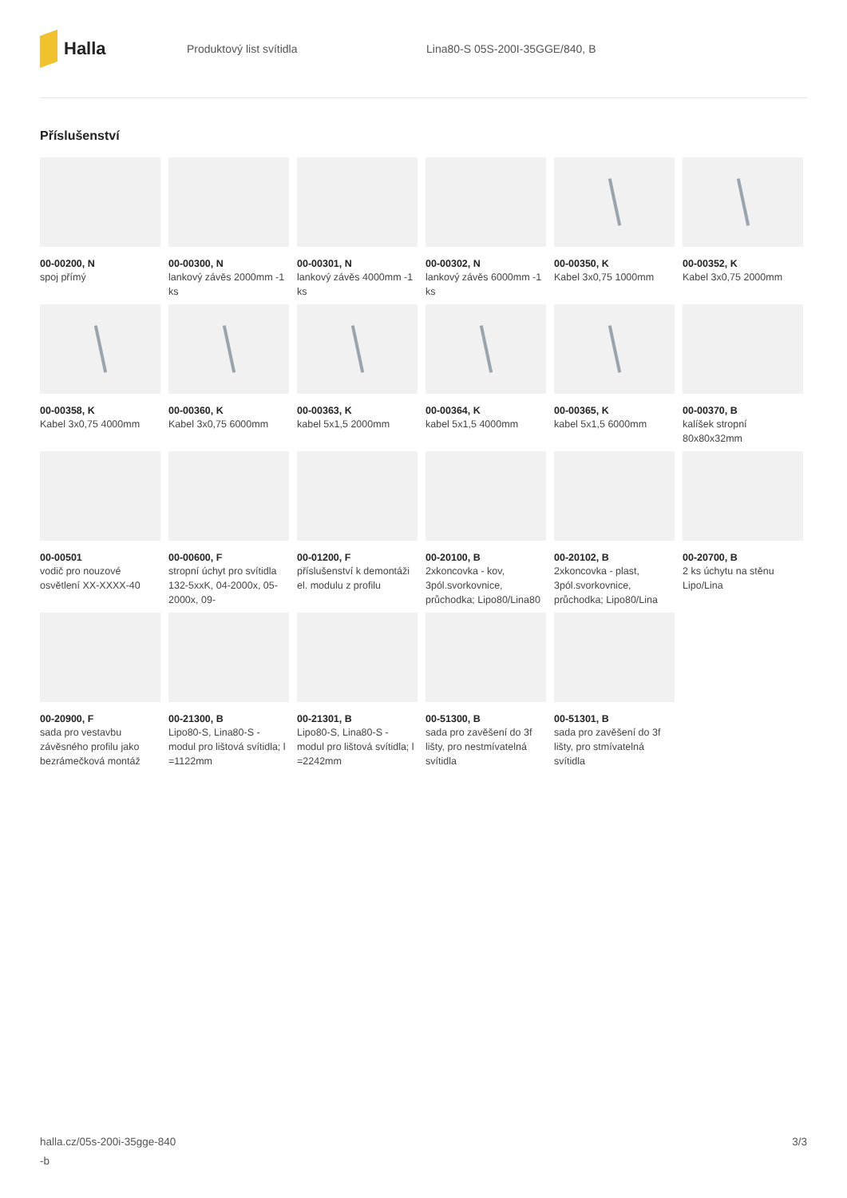Halla
Produktový list svítidla Lina80-S 05S-200I-35GGE/840, B
Příslušenství
00-00200, N
spoj přímý
00-00300, N
lankový závěs 2000mm -1 ks
00-00301, N
lankový závěs 4000mm -1 ks
00-00302, N
lankový závěs 6000mm -1 ks
00-00350, K
Kabel 3x0,75 1000mm
00-00352, K
Kabel 3x0,75 2000mm
00-00358, K
Kabel 3x0,75 4000mm
00-00360, K
Kabel 3x0,75 6000mm
00-00363, K
kabel 5x1,5 2000mm
00-00364, K
kabel 5x1,5 4000mm
00-00365, K
kabel 5x1,5 6000mm
00-00370, B
kalíšek stropní 80x80x32mm
00-00501
vodič pro nouzové osvětlení XX-XXXX-40
00-00600, F
stropní úchyt pro svítidla 132-5xxK, 04-2000x, 05-2000x, 09-
00-01200, F
příslušenství k demontáži el. modulu z profilu
00-20100, B
2xkoncovka - kov, 3pól.svorkovnice, průchodka; Lipo80/Lina80
00-20102, B
2xkoncovka - plast, 3pól.svorkovnice, průchodka; Lipo80/Lina
00-20700, B
2 ks úchytu na stěnu Lipo/Lina
00-20900, F
sada pro vestavbu závěsného profilu jako bezrámečková montáž
00-21300, B
Lipo80-S, Lina80-S - modul pro lištová svítidla; l =1122mm
00-21301, B
Lipo80-S, Lina80-S - modul pro lištová svítidla; l =2242mm
00-51300, B
sada pro zavěšení do 3f lišty, pro nestmívatelná svítidla
00-51301, B
sada pro zavěšení do 3f lišty, pro stmívatelná svítidla
halla.cz/05s-200i-35gge-840
-b
3/3